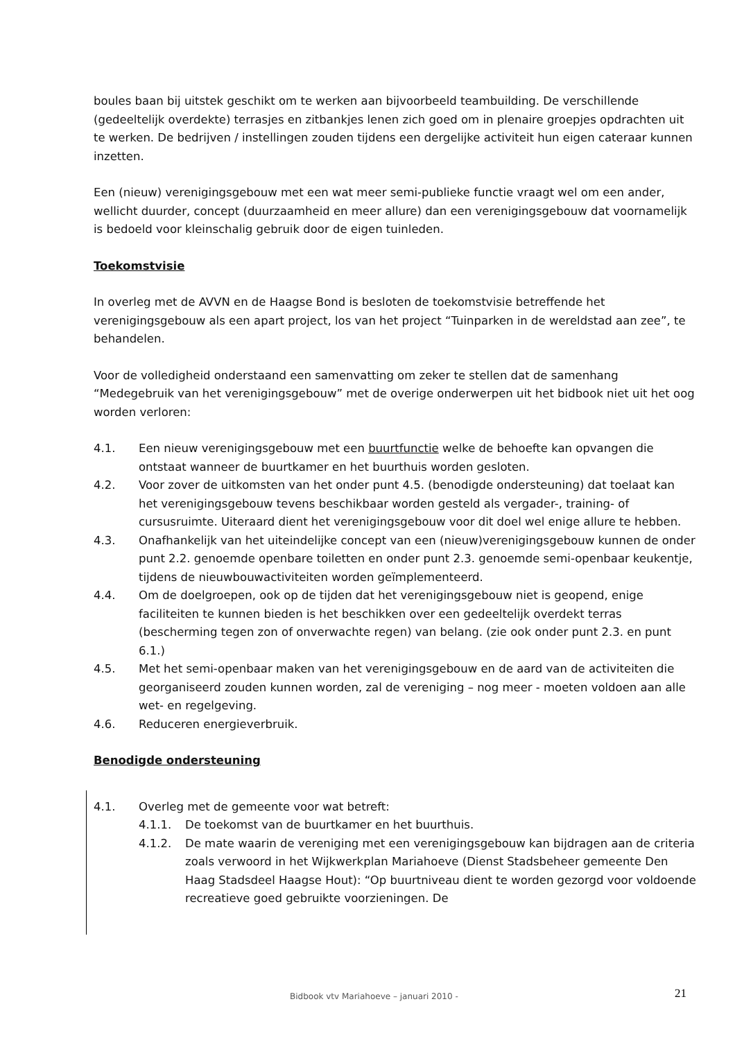boules baan bij uitstek geschikt om te werken aan bijvoorbeeld teambuilding. De verschillende (gedeeltelijk overdekte) terrasjes en zitbankjes lenen zich goed om in plenaire groepjes opdrachten uit te werken. De bedrijven / instellingen zouden tijdens een dergelijke activiteit hun eigen cateraar kunnen inzetten.
Een (nieuw) verenigingsgebouw met een wat meer semi-publieke functie vraagt wel om een ander, wellicht duurder, concept (duurzaamheid en meer allure) dan een verenigingsgebouw dat voornamelijk is bedoeld voor kleinschalig gebruik door de eigen tuinleden.
Toekomstvisie
In overleg met de AVVN en de Haagse Bond is besloten de toekomstvisie betreffende het verenigingsgebouw als een apart project, los van het project “Tuinparken in de wereldstad aan zee”, te behandelen.
Voor de volledigheid onderstaand een samenvatting om zeker te stellen dat de samenhang “Medegebruik van het verenigingsgebouw” met de overige onderwerpen uit het bidbook niet uit het oog worden verloren:
4.1. Een nieuw verenigingsgebouw met een buurtfunctie welke de behoefte kan opvangen die ontstaat wanneer de buurtkamer en het buurthuis worden gesloten.
4.2. Voor zover de uitkomsten van het onder punt 4.5. (benodigde ondersteuning) dat toelaat kan het verenigingsgebouw tevens beschikbaar worden gesteld als vergader-, training- of cursusruimte. Uiteraard dient het verenigingsgebouw voor dit doel wel enige allure te hebben.
4.3. Onafhankelijk van het uiteindelijke concept van een (nieuw)verenigingsgebouw kunnen de onder punt 2.2. genoemde openbare toiletten en onder punt 2.3. genoemde semi-openbaar keukentje, tijdens de nieuwbouwactiviteiten worden geïmplementeerd.
4.4. Om de doelgroepen, ook op de tijden dat het verenigingsgebouw niet is geopend, enige faciliteiten te kunnen bieden is het beschikken over een gedeeltelijk overdekt terras (bescherming tegen zon of onverwachte regen) van belang. (zie ook onder punt 2.3. en punt 6.1.)
4.5. Met het semi-openbaar maken van het verenigingsgebouw en de aard van de activiteiten die georganiseerd zouden kunnen worden, zal de vereniging – nog meer - moeten voldoen aan alle wet- en regelgeving.
4.6. Reduceren energieverbruik.
Benodigde ondersteuning
4.1. Overleg met de gemeente voor wat betreft:
4.1.1. De toekomst van de buurtkamer en het buurthuis.
4.1.2. De mate waarin de vereniging met een verenigingsgebouw kan bijdragen aan de criteria zoals verwoord in het Wijkwerkplan Mariahoeve (Dienst Stadsbeheer gemeente Den Haag Stadsdeel Haagse Hout): “Op buurtniveau dient te worden gezorgd voor voldoende recreatieve goed gebruikte voorzieningen. De
Bidbook vtv Mariahoeve – januari 2010 - 21